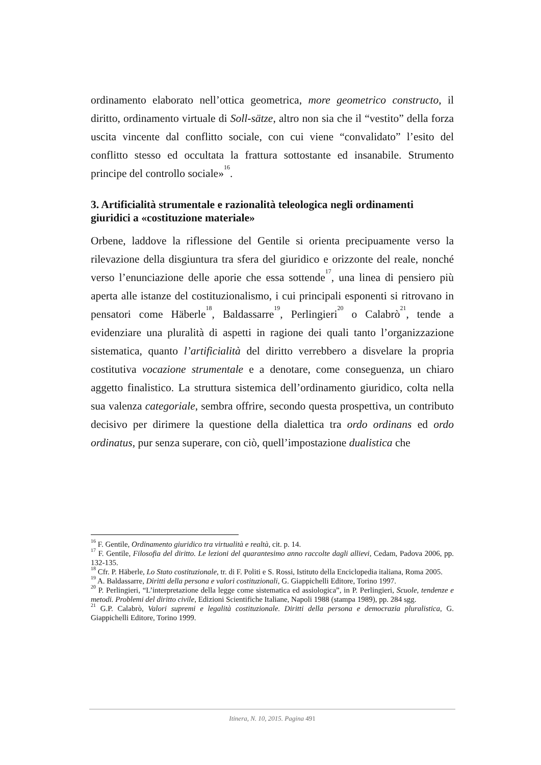ordinamento elaborato nell’ottica geometrica, more geometrico constructo, il diritto, ordinamento virtuale di Soll-sätze, altro non sia che il “vestito” della forza uscita vincente dal conflitto sociale, con cui viene “convalidato” l’esito del conflitto stesso ed occultata la frattura sottostante ed insanabile. Strumento principe del controllo sociale»<sup>16</sup>.
3. Artificialità strumentale e razionalità teleologica negli ordinamenti giuridici a «costituzione materiale»
Orbene, laddove la riflessione del Gentile si orienta precipuamente verso la rilevazione della disgiuntura tra sfera del giuridico e orizzonte del reale, nonché verso l’enunciazione delle aporie che essa sottende<sup>17</sup>, una linea di pensiero più aperta alle istanze del costituzionalismo, i cui principali esponenti si ritrovano in pensatori come Häberle<sup>18</sup>, Baldassarre<sup>19</sup>, Perlingieri<sup>20</sup> o Calabrò<sup>21</sup>, tende a evidenziare una pluralità di aspetti in ragione dei quali tanto l’organizzazione sistematica, quanto l’artificialità del diritto verrebbero a disvelare la propria costitutiva vocazione strumentale e a denotare, come conseguenza, un chiaro aggetto finalistico. La struttura sistemica dell’ordinamento giuridico, colta nella sua valenza categoriale, sembra offrire, secondo questa prospettiva, un contributo decisivo per dirimere la questione della dialettica tra ordo ordinans ed ordo ordinatus, pur senza superare, con ciò, quell’impostazione dualistica che
<sup>16</sup> F. Gentile, Ordinamento giuridico tra virtualità e realtà, cit. p. 14.
<sup>17</sup> F. Gentile, Filosofia del diritto. Le lezioni del quarantesimo anno raccolte dagli allievi, Cedam, Padova 2006, pp. 132-135.
<sup>18</sup> Cfr. P. Häberle, Lo Stato costituzionale, tr. di F. Politi e S. Rossi, Istituto della Enciclopedia italiana, Roma 2005.
<sup>19</sup> A. Baldassarre, Diritti della persona e valori costituzionali, G. Giappichelli Editore, Torino 1997.
<sup>20</sup> P. Perlingieri, “L’interpretazione della legge come sistematica ed assiologica”, in P. Perlingieri, Scuole, tendenze e metodi. Problemi del diritto civile, Edizioni Scientifiche Italiane, Napoli 1988 (stampa 1989), pp. 284 sgg.
<sup>21</sup> G.P. Calabrò, Valori supremi e legalità costituzionale. Diritti della persona e democrazia pluralistica, G. Giappichelli Editore, Torino 1999.
Itinera, N. 10, 2015. Pagina 491